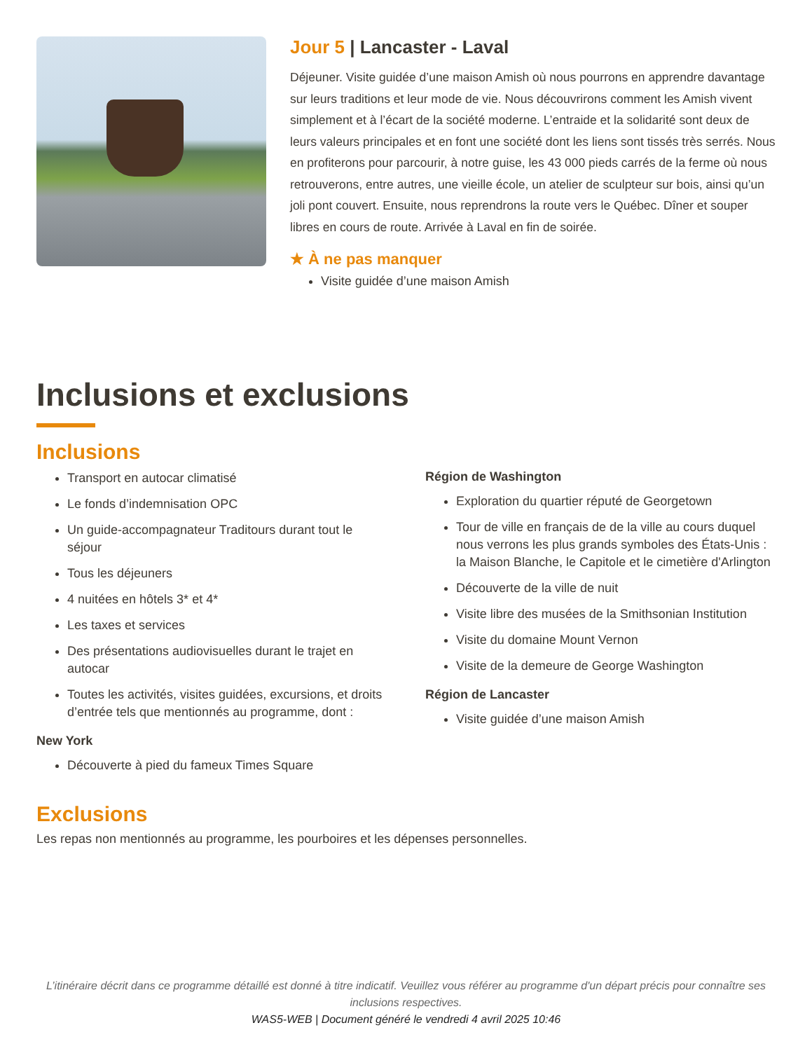Jour 5 | Lancaster - Laval
Déjeuner. Visite guidée d’une maison Amish où nous pourrons en apprendre davantage sur leurs traditions et leur mode de vie. Nous découvrirons comment les Amish vivent simplement et à l’écart de la société moderne. L’entraide et la solidarité sont deux de leurs valeurs principales et en font une société dont les liens sont tissés très serrés. Nous en profiterons pour parcourir, à notre guise, les 43 000 pieds carrés de la ferme où nous retrouverons, entre autres, une vieille école, un atelier de sculpteur sur bois, ainsi qu’un joli pont couvert. Ensuite, nous reprendrons la route vers le Québec. Dîner et souper libres en cours de route. Arrivée à Laval en fin de soirée.
★ À ne pas manquer
Visite guidée d’une maison Amish
Inclusions et exclusions
Inclusions
Transport en autocar climatisé
Le fonds d’indemnisation OPC
Un guide-accompagnateur Traditours durant tout le séjour
Tous les déjeuners
4 nuitées en hôtels 3* et 4*
Les taxes et services
Des présentations audiovisuelles durant le trajet en autocar
Toutes les activités, visites guidées, excursions, et droits d’entrée tels que mentionnés au programme, dont :
New York
Découverte à pied du fameux Times Square
Région de Washington
Exploration du quartier réputé de Georgetown
Tour de ville en français de de la ville au cours duquel nous verrons les plus grands symboles des États-Unis : la Maison Blanche, le Capitole et le cimetière d'Arlington
Découverte de la ville de nuit
Visite libre des musées de la Smithsonian Institution
Visite du domaine Mount Vernon
Visite de la demeure de George Washington
Région de Lancaster
Visite guidée d’une maison Amish
Exclusions
Les repas non mentionnés au programme, les pourboires et les dépenses personnelles.
L’itinéraire décrit dans ce programme détaillé est donné à titre indicatif. Veuillez vous référer au programme d'un départ précis pour connaître ses inclusions respectives.
WAS5-WEB | Document généré le vendredi 4 avril 2025 10:46